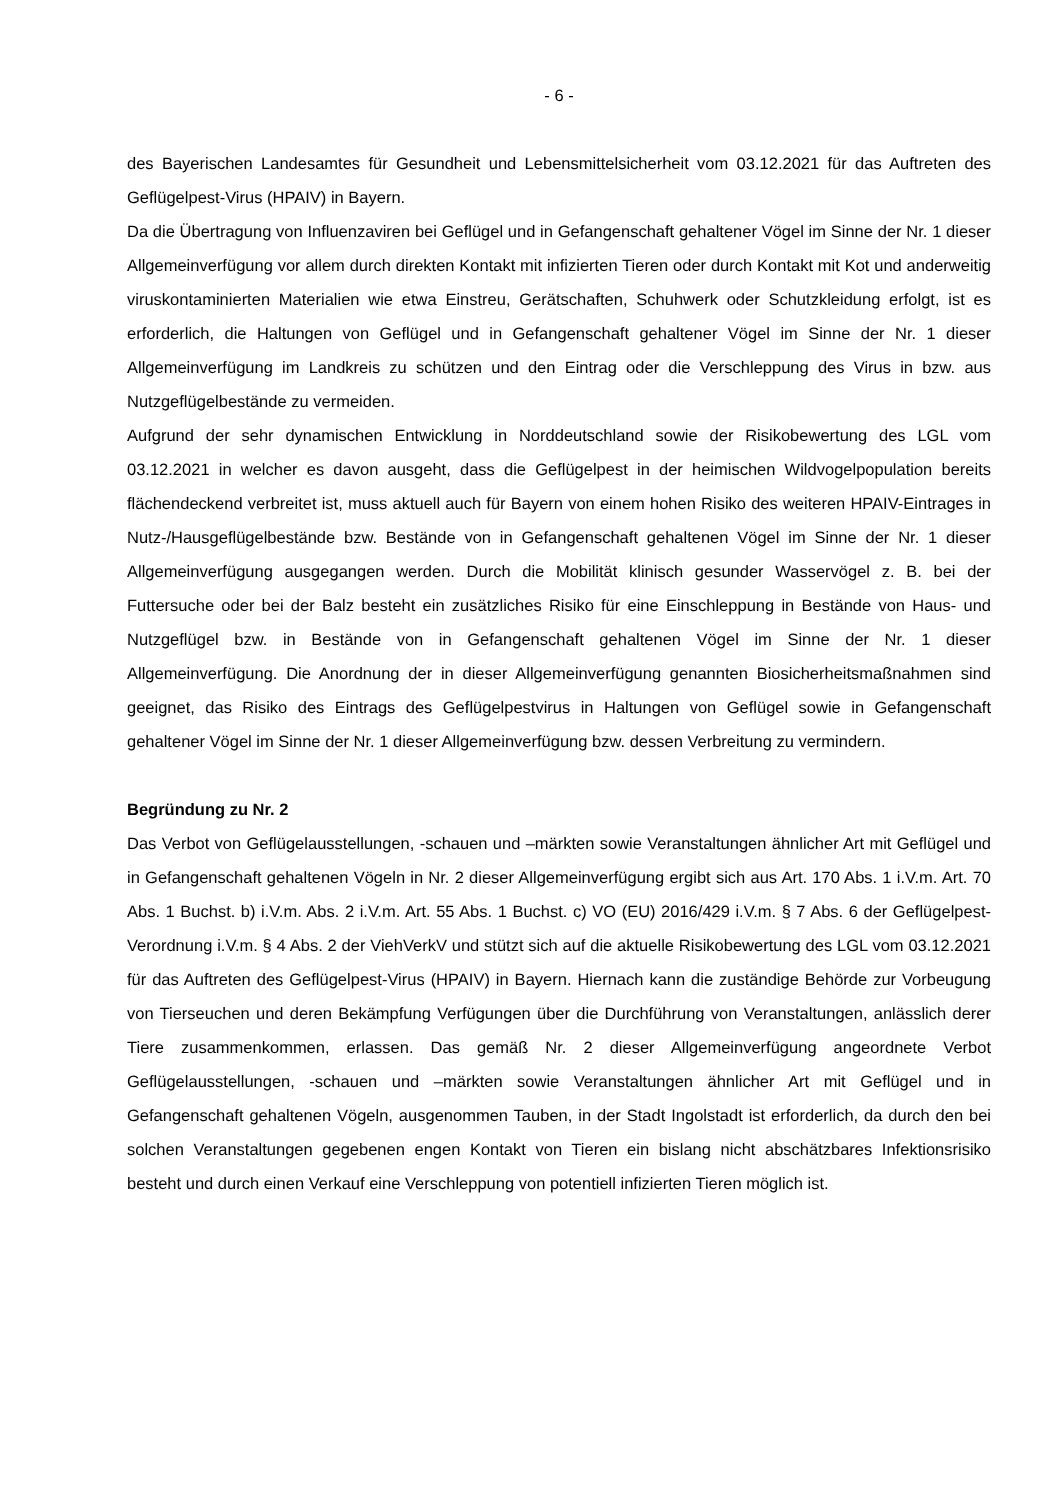- 6 -
des Bayerischen Landesamtes für Gesundheit und Lebensmittelsicherheit vom 03.12.2021 für das Auftreten des Geflügelpest-Virus (HPAIV) in Bayern.
Da die Übertragung von Influenzaviren bei Geflügel und in Gefangenschaft gehaltener Vögel im Sinne der Nr. 1 dieser Allgemeinverfügung vor allem durch direkten Kontakt mit infizierten Tieren oder durch Kontakt mit Kot und anderweitig viruskontaminierten Materialien wie etwa Einstreu, Gerätschaften, Schuhwerk oder Schutzkleidung erfolgt, ist es erforderlich, die Haltungen von Geflügel und in Gefangenschaft gehaltener Vögel im Sinne der Nr. 1 dieser Allgemeinverfügung im Landkreis zu schützen und den Eintrag oder die Verschleppung des Virus in bzw. aus Nutzgeflügelbestände zu vermeiden.
Aufgrund der sehr dynamischen Entwicklung in Norddeutschland sowie der Risikobewertung des LGL vom 03.12.2021 in welcher es davon ausgeht, dass die Geflügelpest in der heimischen Wildvogelpopulation bereits flächendeckend verbreitet ist, muss aktuell auch für Bayern von einem hohen Risiko des weiteren HPAIV-Eintrages in Nutz-/Hausgeflügelbestände bzw. Bestände von in Gefangenschaft gehaltenen Vögel im Sinne der Nr. 1 dieser Allgemeinverfügung ausgegangen werden. Durch die Mobilität klinisch gesunder Wasservögel z. B. bei der Futtersuche oder bei der Balz besteht ein zusätzliches Risiko für eine Einschleppung in Bestände von Haus- und Nutzgeflügel bzw. in Bestände von in Gefangenschaft gehaltenen Vögel im Sinne der Nr. 1 dieser Allgemeinverfügung. Die Anordnung der in dieser Allgemeinverfügung genannten Biosicherheitsmaßnahmen sind geeignet, das Risiko des Eintrags des Geflügelpestvirus in Haltungen von Geflügel sowie in Gefangenschaft gehaltener Vögel im Sinne der Nr. 1 dieser Allgemeinverfügung bzw. dessen Verbreitung zu vermindern.
Begründung zu Nr. 2
Das Verbot von Geflügelausstellungen, -schauen und –märkten sowie Veranstaltungen ähnlicher Art mit Geflügel und in Gefangenschaft gehaltenen Vögeln in Nr. 2 dieser Allgemeinverfügung ergibt sich aus Art. 170 Abs. 1 i.V.m. Art. 70 Abs. 1 Buchst. b) i.V.m. Abs. 2 i.V.m. Art. 55 Abs. 1 Buchst. c) VO (EU) 2016/429 i.V.m. § 7 Abs. 6 der Geflügelpest-Verordnung i.V.m. § 4 Abs. 2 der ViehVerkV und stützt sich auf die aktuelle Risikobewertung des LGL vom 03.12.2021 für das Auftreten des Geflügelpest-Virus (HPAIV) in Bayern. Hiernach kann die zuständige Behörde zur Vorbeugung von Tierseuchen und deren Bekämpfung Verfügungen über die Durchführung von Veranstaltungen, anlässlich derer Tiere zusammenkommen, erlassen. Das gemäß Nr. 2 dieser Allgemeinverfügung angeordnete Verbot Geflügelausstellungen, -schauen und –märkten sowie Veranstaltungen ähnlicher Art mit Geflügel und in Gefangenschaft gehaltenen Vögeln, ausgenommen Tauben, in der Stadt Ingolstadt ist erforderlich, da durch den bei solchen Veranstaltungen gegebenen engen Kontakt von Tieren ein bislang nicht abschätzbares Infektionsrisiko besteht und durch einen Verkauf eine Verschleppung von potentiell infizierten Tieren möglich ist.